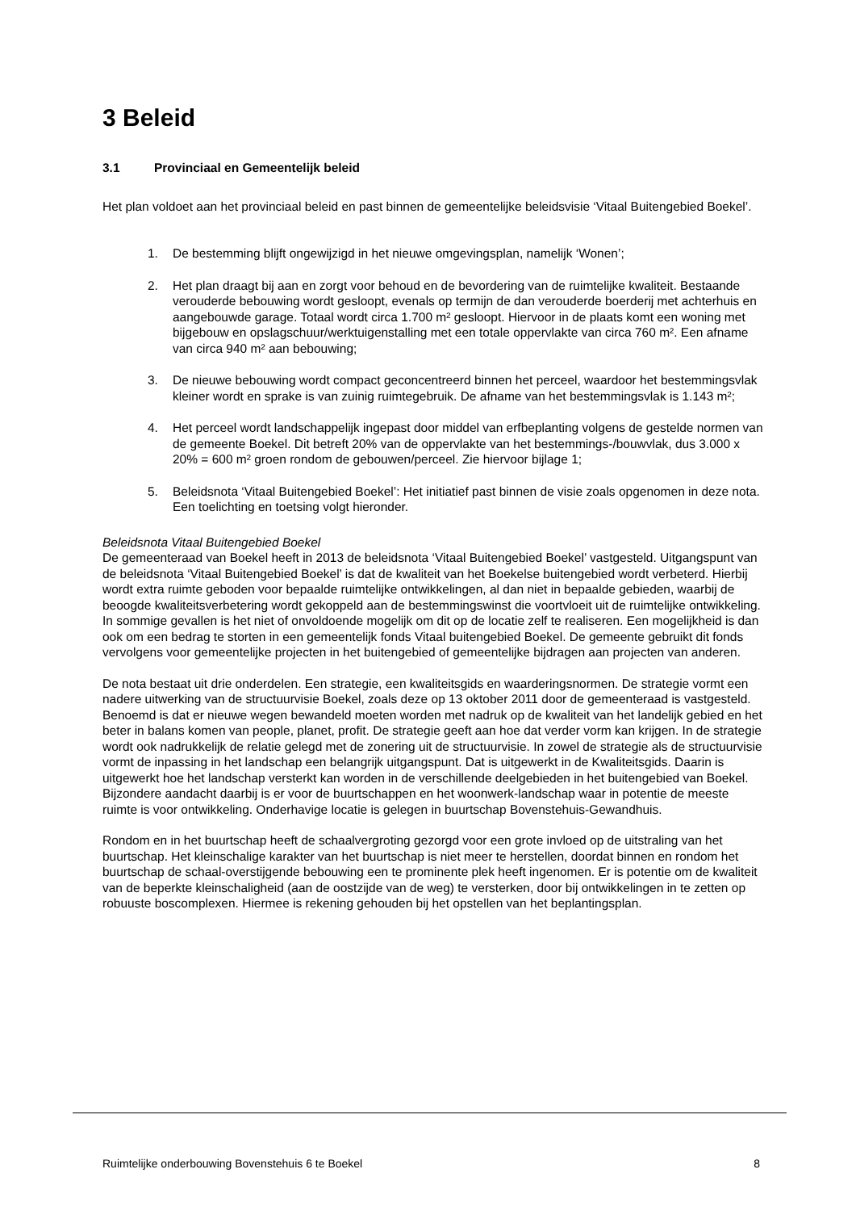3 Beleid
3.1 Provinciaal en Gemeentelijk beleid
Het plan voldoet aan het provinciaal beleid en past binnen de gemeentelijke beleidsvisie ‘Vitaal Buitengebied Boekel’.
1. De bestemming blijft ongewijzigd in het nieuwe omgevingsplan, namelijk ‘Wonen’;
2. Het plan draagt bij aan en zorgt voor behoud en de bevordering van de ruimtelijke kwaliteit. Bestaande verouderde bebouwing wordt gesloopt, evenals op termijn de dan verouderde boerderij met achterhuis en aangebouwde garage. Totaal wordt circa 1.700 m² gesloopt. Hiervoor in de plaats komt een woning met bijgebouw en opslagschuur/werktuigenstalling met een totale oppervlakte van circa 760 m². Een afname van circa 940 m² aan bebouwing;
3. De nieuwe bebouwing wordt compact geconcentreerd binnen het perceel, waardoor het bestemmingsvlak kleiner wordt en sprake is van zuinig ruimtegebruik. De afname van het bestemmingsvlak is 1.143 m²;
4. Het perceel wordt landschappelijk ingepast door middel van erfbeplanting volgens de gestelde normen van de gemeente Boekel. Dit betreft 20% van de oppervlakte van het bestemmings-/bouwvlak, dus 3.000 x 20% = 600 m² groen rondom de gebouwen/perceel. Zie hiervoor bijlage 1;
5. Beleidsnota ‘Vitaal Buitengebied Boekel’: Het initiatief past binnen de visie zoals opgenomen in deze nota. Een toelichting en toetsing volgt hieronder.
Beleidsnota Vitaal Buitengebied Boekel
De gemeenteraad van Boekel heeft in 2013 de beleidsnota ‘Vitaal Buitengebied Boekel’ vastgesteld. Uitgangspunt van de beleidsnota ‘Vitaal Buitengebied Boekel’ is dat de kwaliteit van het Boekelse buitengebied wordt verbeterd. Hierbij wordt extra ruimte geboden voor bepaalde ruimtelijke ontwikkelingen, al dan niet in bepaalde gebieden, waarbij de beoogde kwaliteitsverbetering wordt gekoppeld aan de bestemmingswinst die voortvloeit uit de ruimtelijke ontwikkeling. In sommige gevallen is het niet of onvoldoende mogelijk om dit op de locatie zelf te realiseren. Een mogelijkheid is dan ook om een bedrag te storten in een gemeentelijk fonds Vitaal buitengebied Boekel. De gemeente gebruikt dit fonds vervolgens voor gemeentelijke projecten in het buitengebied of gemeentelijke bijdragen aan projecten van anderen.
De nota bestaat uit drie onderdelen. Een strategie, een kwaliteitsgids en waarderingsnormen. De strategie vormt een nadere uitwerking van de structuurvisie Boekel, zoals deze op 13 oktober 2011 door de gemeenteraad is vastgesteld. Benoemd is dat er nieuwe wegen bewandeld moeten worden met nadruk op de kwaliteit van het landelijk gebied en het beter in balans komen van people, planet, profit. De strategie geeft aan hoe dat verder vorm kan krijgen. In de strategie wordt ook nadrukkelijk de relatie gelegd met de zonering uit de structuurvisie. In zowel de strategie als de structuurvisie vormt de inpassing in het landschap een belangrijk uitgangspunt. Dat is uitgewerkt in de Kwaliteitsgids. Daarin is uitgewerkt hoe het landschap versterkt kan worden in de verschillende deelgebieden in het buitengebied van Boekel. Bijzondere aandacht daarbij is er voor de buurtschappen en het woonwerk-landschap waar in potentie de meeste ruimte is voor ontwikkeling. Onderhavige locatie is gelegen in buurtschap Bovenstehuis-Gewandhuis.
Rondom en in het buurtschap heeft de schaalvergroting gezorgd voor een grote invloed op de uitstraling van het buurtschap. Het kleinschalige karakter van het buurtschap is niet meer te herstellen, doordat binnen en rondom het buurtschap de schaal-overstijgende bebouwing een te prominente plek heeft ingenomen. Er is potentie om de kwaliteit van de beperkte kleinschaligheid (aan de oostzijde van de weg) te versterken, door bij ontwikkelingen in te zetten op robuuste boscomplexen. Hiermee is rekening gehouden bij het opstellen van het beplantingsplan.
Ruimtelijke onderbouwing Bovenstehuis 6 te Boekel 8